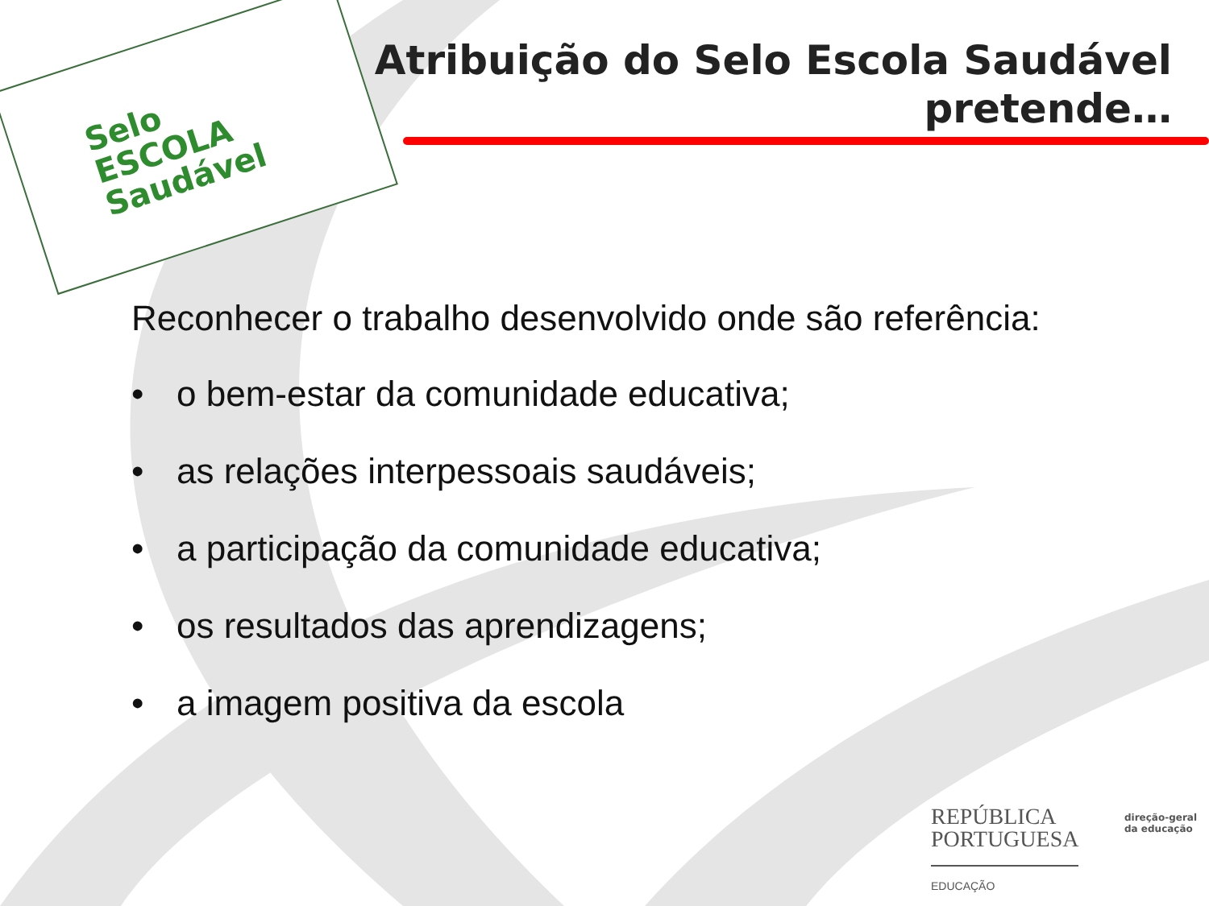Selo
ESCOLA
Saudável
Atribuição do Selo Escola Saudável
pretende…
Reconhecer o trabalho desenvolvido onde são referência:
• o bem-estar da comunidade educativa;
• as relações interpessoais saudáveis;
• a participação da comunidade educativa;
• os resultados das aprendizagens;
• a imagem positiva da escola
REPÚBLICA
PORTUGUESA
EDUCAÇÃO
direção-geral
da educação